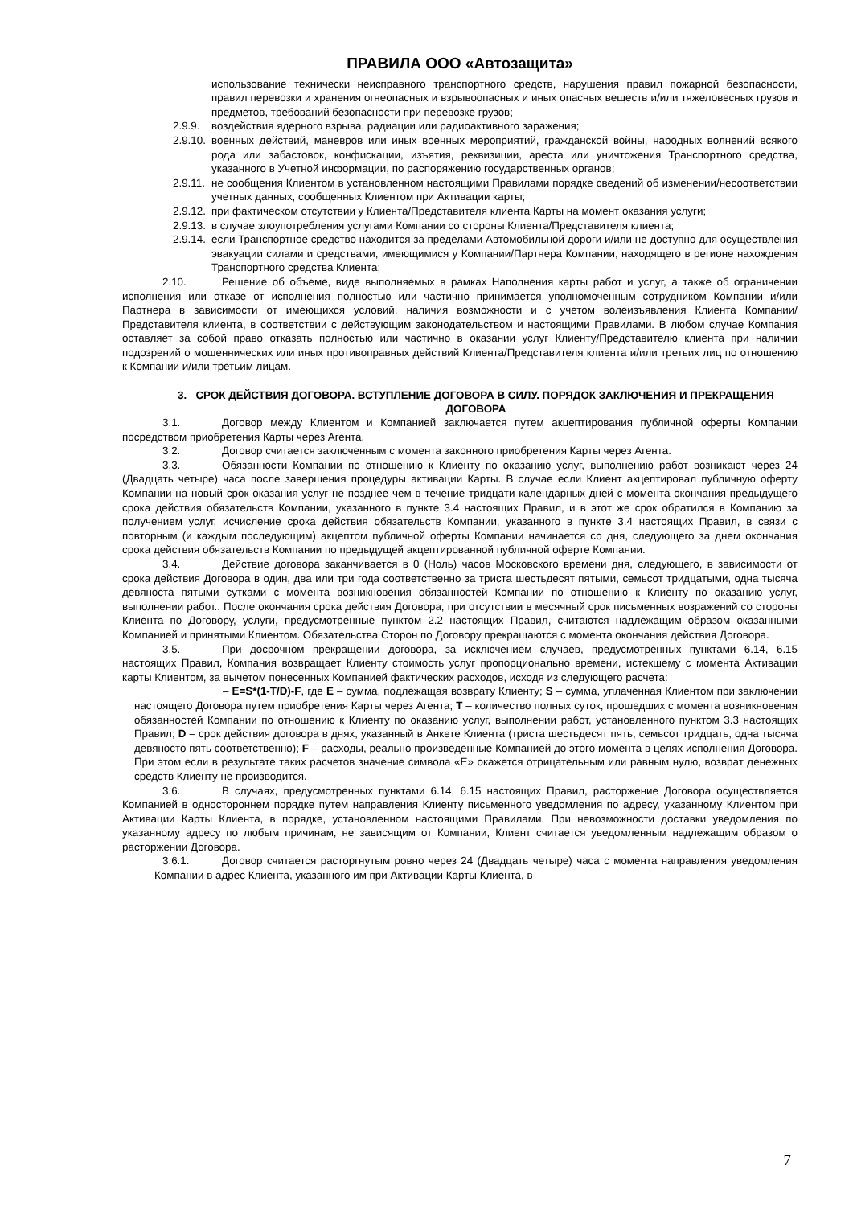ПРАВИЛА ООО «Автозащита»
использование технически неисправного транспортного средств, нарушения правил пожарной безопасности, правил перевозки и хранения огнеопасных и взрывоопасных и иных опасных веществ и/или тяжеловесных грузов и предметов, требований безопасности при перевозке грузов;
2.9.9. воздействия ядерного взрыва, радиации или радиоактивного заражения;
2.9.10. военных действий, маневров или иных военных мероприятий, гражданской войны, народных волнений всякого рода или забастовок, конфискации, изъятия, реквизиции, ареста или уничтожения Транспортного средства, указанного в Учетной информации, по распоряжению государственных органов;
2.9.11. не сообщения Клиентом в установленном настоящими Правилами порядке сведений об изменении/несоответствии учетных данных, сообщенных Клиентом при Активации карты;
2.9.12. при фактическом отсутствии у Клиента/Представителя клиента Карты на момент оказания услуги;
2.9.13. в случае злоупотребления услугами Компании со стороны Клиента/Представителя клиента;
2.9.14. если Транспортное средство находится за пределами Автомобильной дороги и/или не доступно для осуществления эвакуации силами и средствами, имеющимися у Компании/Партнера Компании, находящего в регионе нахождения Транспортного средства Клиента;
2.10. Решение об объеме, виде выполняемых в рамках Наполнения карты работ и услуг, а также об ограничении исполнения или отказе от исполнения полностью или частично принимается уполномоченным сотрудником Компании и/или Партнера в зависимости от имеющихся условий, наличия возможности и с учетом волеизъявления Клиента Компании/Представителя клиента, в соответствии с действующим законодательством и настоящими Правилами. В любом случае Компания оставляет за собой право отказать полностью или частично в оказании услуг Клиенту/Представителю клиента при наличии подозрений о мошеннических или иных противоправных действий Клиента/Представителя клиента и/или третьих лиц по отношению к Компании и/или третьим лицам.
3. СРОК ДЕЙСТВИЯ ДОГОВОРА. ВСТУПЛЕНИЕ ДОГОВОРА В СИЛУ. ПОРЯДОК ЗАКЛЮЧЕНИЯ И ПРЕКРАЩЕНИЯ ДОГОВОРА
3.1. Договор между Клиентом и Компанией заключается путем акцептирования публичной оферты Компании посредством приобретения Карты через Агента.
3.2. Договор считается заключенным с момента законного приобретения Карты через Агента.
3.3. Обязанности Компании по отношению к Клиенту по оказанию услуг, выполнению работ возникают через 24 (Двадцать четыре) часа после завершения процедуры активации Карты. В случае если Клиент акцептировал публичную оферту Компании на новый срок оказания услуг не позднее чем в течение тридцати календарных дней с момента окончания предыдущего срока действия обязательств Компании, указанного в пункте 3.4 настоящих Правил, и в этот же срок обратился в Компанию за получением услуг, исчисление срока действия обязательств Компании, указанного в пункте 3.4 настоящих Правил, в связи с повторным (и каждым последующим) акцептом публичной оферты Компании начинается со дня, следующего за днем окончания срока действия обязательств Компании по предыдущей акцептированной публичной оферте Компании.
3.4. Действие договора заканчивается в 0 (Ноль) часов Московского времени дня, следующего, в зависимости от срока действия Договора в один, два или три года соответственно за триста шестьдесят пятыми, семьсот тридцатыми, одна тысяча девяноста пятыми сутками с момента возникновения обязанностей Компании по отношению к Клиенту по оказанию услуг, выполнении работ.. После окончания срока действия Договора, при отсутствии в месячный срок письменных возражений со стороны Клиента по Договору, услуги, предусмотренные пунктом 2.2 настоящих Правил, считаются надлежащим образом оказанными Компанией и принятыми Клиентом. Обязательства Сторон по Договору прекращаются с момента окончания действия Договора.
3.5. При досрочном прекращении договора, за исключением случаев, предусмотренных пунктами 6.14, 6.15 настоящих Правил, Компания возвращает Клиенту стоимость услуг пропорционально времени, истекшему с момента Активации карты Клиентом, за вычетом понесенных Компанией фактических расходов, исходя из следующего расчета:
– E=S*(1-T/D)-F, где E – сумма, подлежащая возврату Клиенту; S – сумма, уплаченная Клиентом при заключении настоящего Договора путем приобретения Карты через Агента; T – количество полных суток, прошедших с момента возникновения обязанностей Компании по отношению к Клиенту по оказанию услуг, выполнении работ, установленного пунктом 3.3 настоящих Правил; D – срок действия договора в днях, указанный в Анкете Клиента (триста шестьдесят пять, семьсот тридцать, одна тысяча девяносто пять соответственно); F – расходы, реально произведенные Компанией до этого момента в целях исполнения Договора. При этом если в результате таких расчетов значение символа «Е» окажется отрицательным или равным нулю, возврат денежных средств Клиенту не производится.
3.6. В случаях, предусмотренных пунктами 6.14, 6.15 настоящих Правил, расторжение Договора осуществляется Компанией в одностороннем порядке путем направления Клиенту письменного уведомления по адресу, указанному Клиентом при Активации Карты Клиента, в порядке, установленном настоящими Правилами. При невозможности доставки уведомления по указанному адресу по любым причинам, не зависящим от Компании, Клиент считается уведомленным надлежащим образом о расторжении Договора.
3.6.1. Договор считается расторгнутым ровно через 24 (Двадцать четыре) часа с момента направления уведомления Компании в адрес Клиента, указанного им при Активации Карты Клиента, в
7